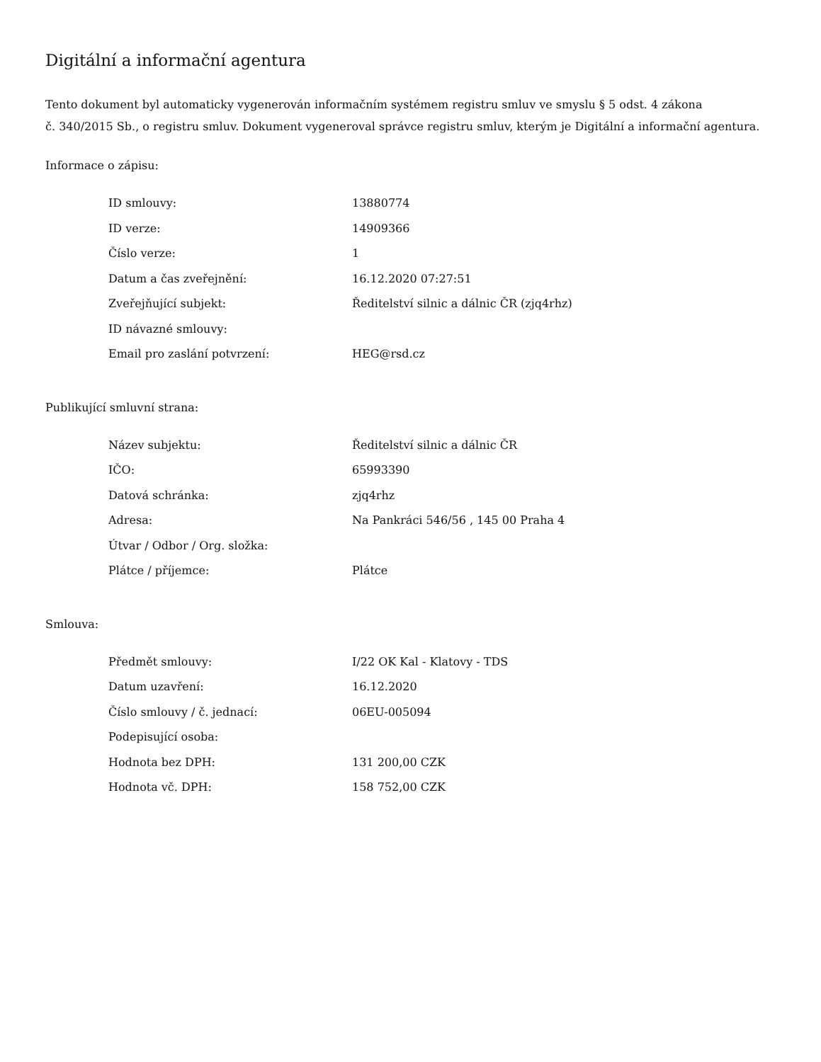Digitální a informační agentura
Tento dokument byl automaticky vygenerován informačním systémem registru smluv ve smyslu § 5 odst. 4 zákona
č. 340/2015 Sb., o registru smluv. Dokument vygeneroval správce registru smluv, kterým je Digitální a informační agentura.
Informace o zápisu:
| ID smlouvy: | 13880774 |
| ID verze: | 14909366 |
| Číslo verze: | 1 |
| Datum a čas zveřejnění: | 16.12.2020 07:27:51 |
| Zveřejňující subjekt: | Ředitelství silnic a dálnic ČR (zjq4rhz) |
| ID návazné smlouvy: | |
| Email pro zaslání potvrzení: | HEG@rsd.cz |
Publikující smluvní strana:
| Název subjektu: | Ředitelství silnic a dálnic ČR |
| IČO: | 65993390 |
| Datová schránka: | zjq4rhz |
| Adresa: | Na Pankráci 546/56 , 145 00 Praha 4 |
| Útvar / Odbor / Org. složka: | |
| Plátce / příjemce: | Plátce |
Smlouva:
| Předmět smlouvy: | I/22 OK Kal - Klatovy - TDS |
| Datum uzavření: | 16.12.2020 |
| Číslo smlouvy / č. jednací: | 06EU-005094 |
| Podepisující osoba: | |
| Hodnota bez DPH: | 131 200,00 CZK |
| Hodnota vč. DPH: | 158 752,00 CZK |